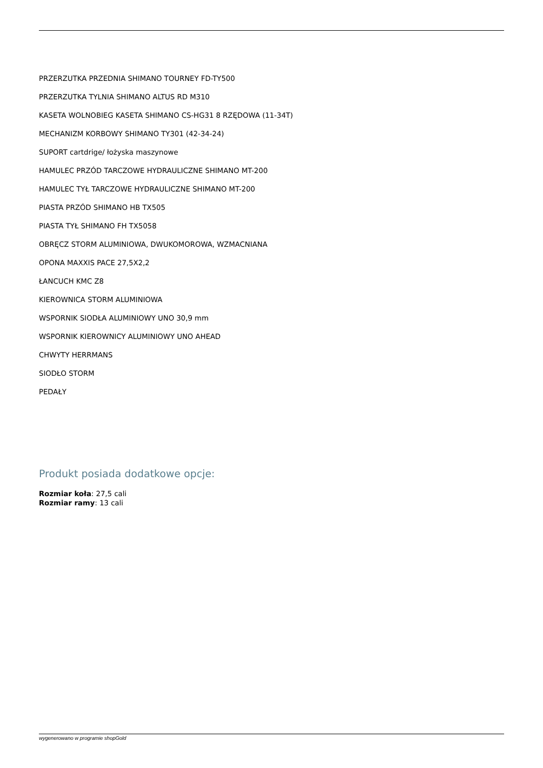PRZERZUTKA PRZEDNIA SHIMANO TOURNEY FD-TY500
PRZERZUTKA TYLNIA SHIMANO ALTUS RD M310
KASETA WOLNOBIEG KASETA SHIMANO CS-HG31 8 RZĘDOWA (11-34T)
MECHANIZM KORBOWY SHIMANO TY301 (42-34-24)
SUPORT cartdrige/ łożyska maszynowe
HAMULEC PRZÓD TARCZOWE HYDRAULICZNE SHIMANO MT-200
HAMULEC TYŁ TARCZOWE HYDRAULICZNE SHIMANO MT-200
PIASTA PRZÓD SHIMANO HB TX505
PIASTA TYŁ SHIMANO FH TX5058
OBRĘCZ STORM ALUMINIOWA, DWUKOMOROWA, WZMACNIANA
OPONA MAXXIS PACE 27,5X2,2
ŁANCUCH KMC Z8
KIEROWNICA STORM ALUMINIOWA
WSPORNIK SIODŁA ALUMINIOWY UNO 30,9 mm
WSPORNIK KIEROWNICY ALUMINIOWY UNO AHEAD
CHWYTY HERRMANS
SIODŁO STORM
PEDAŁY
Produkt posiada dodatkowe opcje:
Rozmiar koła: 27,5 cali
Rozmiar ramy: 13 cali
wygenerowano w programie shopGold